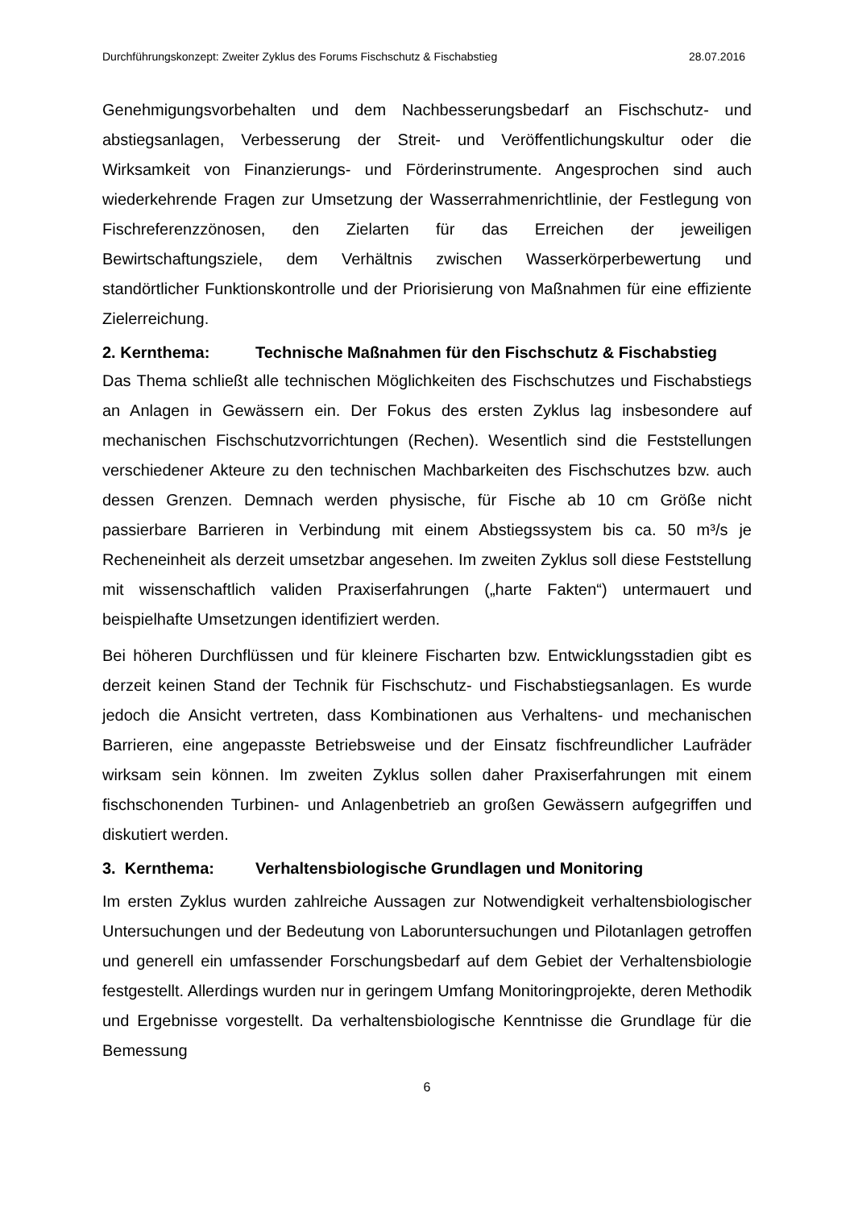Durchführungskonzept: Zweiter Zyklus des Forums Fischschutz & Fischabstieg 28.07.2016
Genehmigungsvorbehalten und dem Nachbesserungsbedarf an Fischschutz- und abstiegsanlagen, Verbesserung der Streit- und Veröffentlichungskultur oder die Wirksamkeit von Finanzierungs- und Förderinstrumente. Angesprochen sind auch wiederkehrende Fragen zur Umsetzung der Wasserrahmenrichtlinie, der Festlegung von Fischreferenzzönosen, den Zielarten für das Erreichen der jeweiligen Bewirtschaftungsziele, dem Verhältnis zwischen Wasserkörperbewertung und standörtlicher Funktionskontrolle und der Priorisierung von Maßnahmen für eine effiziente Zielerreichung.
2. Kernthema: Technische Maßnahmen für den Fischschutz & Fischabstieg
Das Thema schließt alle technischen Möglichkeiten des Fischschutzes und Fischabstiegs an Anlagen in Gewässern ein. Der Fokus des ersten Zyklus lag insbesondere auf mechanischen Fischschutzvorrichtungen (Rechen). Wesentlich sind die Feststellungen verschiedener Akteure zu den technischen Machbarkeiten des Fischschutzes bzw. auch dessen Grenzen. Demnach werden physische, für Fische ab 10 cm Größe nicht passierbare Barrieren in Verbindung mit einem Abstiegssystem bis ca. 50 m³/s je Recheneinheit als derzeit umsetzbar angesehen. Im zweiten Zyklus soll diese Feststellung mit wissenschaftlich validen Praxiserfahrungen („harte Fakten“) untermauert und beispielhafte Umsetzungen identifiziert werden.
Bei höheren Durchflüssen und für kleinere Fischarten bzw. Entwicklungsstadien gibt es derzeit keinen Stand der Technik für Fischschutz- und Fischabstiegsanlagen. Es wurde jedoch die Ansicht vertreten, dass Kombinationen aus Verhaltens- und mechanischen Barrieren, eine angepasste Betriebsweise und der Einsatz fischfreundlicher Laufräder wirksam sein können. Im zweiten Zyklus sollen daher Praxiserfahrungen mit einem fischschonenden Turbinen- und Anlagenbetrieb an großen Gewässern aufgegriffen und diskutiert werden.
3. Kernthema: Verhaltensbiologische Grundlagen und Monitoring
Im ersten Zyklus wurden zahlreiche Aussagen zur Notwendigkeit verhaltensbiologischer Untersuchungen und der Bedeutung von Laboruntersuchungen und Pilotanlagen getroffen und generell ein umfassender Forschungsbedarf auf dem Gebiet der Verhaltensbiologie festgestellt. Allerdings wurden nur in geringem Umfang Monitoringprojekte, deren Methodik und Ergebnisse vorgestellt. Da verhaltensbiologische Kenntnisse die Grundlage für die Bemessung
6